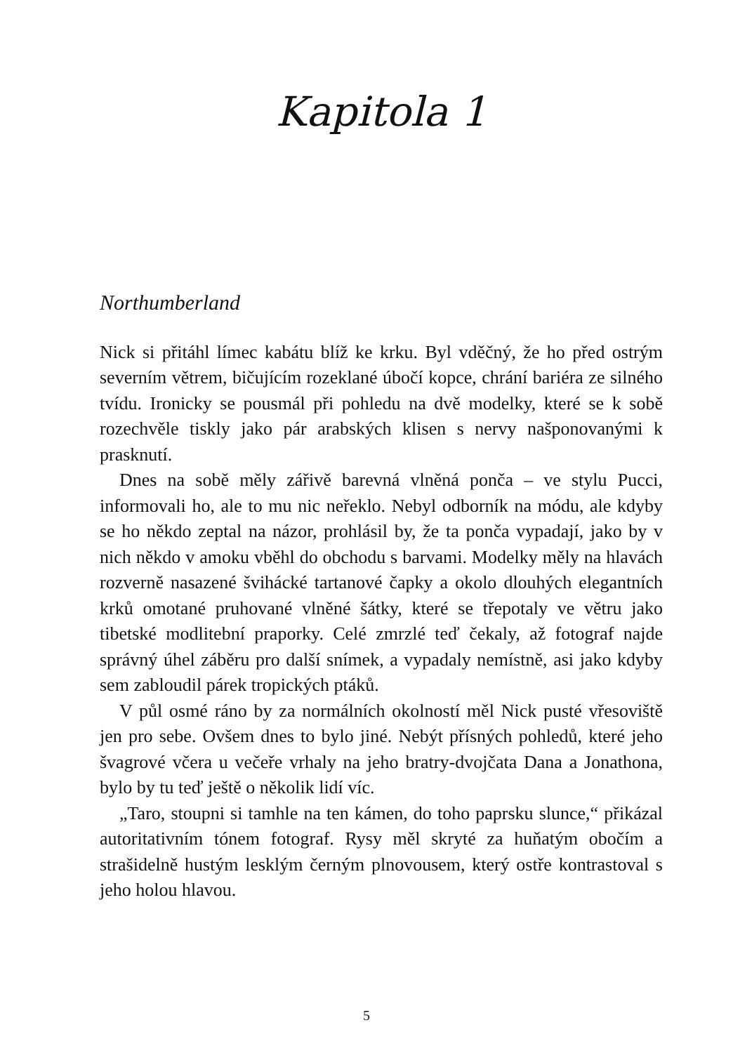Kapitola 1
Northumberland
Nick si přitáhl límec kabátu blíž ke krku. Byl vděčný, že ho před ostrým severním větrem, bičujícím rozeklané úbočí kopce, chrání bariéra ze silného tvídu. Ironicky se pousmál při pohledu na dvě modelky, které se k sobě rozechvěle tiskly jako pár arabských klisen s nervy našponovanými k prasknutí.
Dnes na sobě měly zářivě barevná vlněná pončа – ve stylu Pucci, informovali ho, ale to mu nic neřeklo. Nebyl odborník na módu, ale kdyby se ho někdo zeptal na názor, prohlásil by, že ta pončа vypadají, jako by v nich někdo v amoku vběhl do obchodu s barvami. Modelky měly na hlavách rozverně nasazené švihácké tartanové čapky a okolo dlouhých elegantních krků omotané pruhované vlněné šátky, které se třepotaly ve větru jako tibetské modlitební praporky. Celé zmrzlé teď čekaly, až fotograf najde správný úhel záběru pro další snímek, a vypadaly nemístně, asi jako kdyby sem zabloudil párek tropických ptáků.
V půl osmé ráno by za normálních okolností měl Nick pusté vřesoviště jen pro sebe. Ovšem dnes to bylo jiné. Nebýt přísných pohledů, které jeho švagrové včera u večeře vrhaly na jeho bratry-dvojčata Dana a Jonathona, bylo by tu teď ještě o několik lidí víc.
„Taro, stoupni si tamhle na ten kámen, do toho paprsku slunce,“ přikázal autoritativním tónem fotograf. Rysy měl skryté za huňatým obočím a strašidelně hustým lesklým černým plnovousem, který ostře kontrastoval s jeho holou hlavou.
5